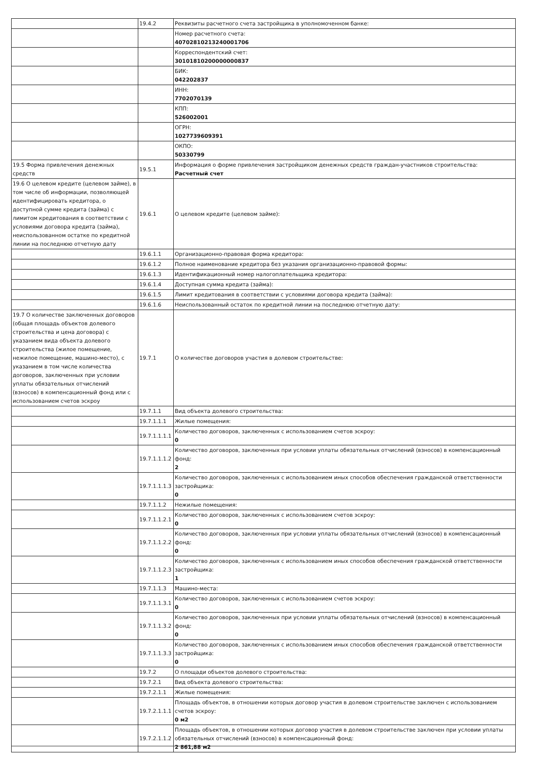| | 19.4.2 | Реквизиты расчетного счета застройщика в уполномоченном банке: |
| | | Номер расчетного счета: 40702810213240001706 |
| | | Корреспондентский счет: 30101810200000000837 |
| | | БИК: 042202837 |
| | | ИНН: 7702070139 |
| | | КПП: 526002001 |
| | | ОГРН: 1027739609391 |
| | | ОКПО: 50330799 |
| 19.5 Форма привлечения денежных средств | 19.5.1 | Информация о форме привлечения застройщиком денежных средств граждан-участников строительства: Расчетный счет |
| 19.6 О целевом кредите (целевом займе), в том числе об информации, позволяющей идентифицировать кредитора, о доступной сумме кредита (займа) с лимитом кредитования в соответствии с условиями договора кредита (займа), неиспользованном остатке по кредитной линии на последнюю отчетную дату | 19.6.1 | О целевом кредите (целевом займе): |
| | 19.6.1.1 | Организационно-правовая форма кредитора: |
| | 19.6.1.2 | Полное наименование кредитора без указания организационно-правовой формы: |
| | 19.6.1.3 | Идентификационный номер налогоплательщика кредитора: |
| | 19.6.1.4 | Доступная сумма кредита (займа): |
| | 19.6.1.5 | Лимит кредитования в соответствии с условиями договора кредита (займа): |
| | 19.6.1.6 | Неиспользованный остаток по кредитной линии на последнюю отчетную дату: |
| 19.7 О количестве заключенных договоров (общая площадь объектов долевого строительства и цена договора) с указанием вида объекта долевого строительства (жилое помещение, нежилое помещение, машино-место), с указанием в том числе количества договоров, заключенных при условии уплаты обязательных отчислений (взносов) в компенсационный фонд или с использованием счетов эскроу | 19.7.1 | О количестве договоров участия в долевом строительстве: |
| | 19.7.1.1 | Вид объекта долевого строительства: |
| | 19.7.1.1.1 | Жилые помещения: |
| | 19.7.1.1.1.1 | Количество договоров, заключенных с использованием счетов эскроу: 0 |
| | 19.7.1.1.1.2 | Количество договоров, заключенных при условии уплаты обязательных отчислений (взносов) в компенсационный фонд: 2 |
| | 19.7.1.1.1.3 | Количество договоров, заключенных с использованием иных способов обеспечения гражданской ответственности застройщика: 0 |
| | 19.7.1.1.2 | Нежилые помещения: |
| | 19.7.1.1.2.1 | Количество договоров, заключенных с использованием счетов эскроу: 0 |
| | 19.7.1.1.2.2 | Количество договоров, заключенных при условии уплаты обязательных отчислений (взносов) в компенсационный фонд: 0 |
| | 19.7.1.1.2.3 | Количество договоров, заключенных с использованием иных способов обеспечения гражданской ответственности застройщика: 1 |
| | 19.7.1.1.3 | Машино-места: |
| | 19.7.1.1.3.1 | Количество договоров, заключенных с использованием счетов эскроу: 0 |
| | 19.7.1.1.3.2 | Количество договоров, заключенных при условии уплаты обязательных отчислений (взносов) в компенсационный фонд: 0 |
| | 19.7.1.1.3.3 | Количество договоров, заключенных с использованием иных способов обеспечения гражданской ответственности застройщика: 0 |
| | 19.7.2 | О площади объектов долевого строительства: |
| | 19.7.2.1 | Вид объекта долевого строительства: |
| | 19.7.2.1.1 | Жилые помещения: |
| | 19.7.2.1.1.1 | Площадь объектов, в отношении которых договор участия в долевом строительстве заключен с использованием счетов эскроу: 0 м2 |
| | 19.7.2.1.1.2 | Площадь объектов, в отношении которых договор участия в долевом строительстве заключен при условии уплаты обязательных отчислений (взносов) в компенсационный фонд: 2 861,88 м2 |